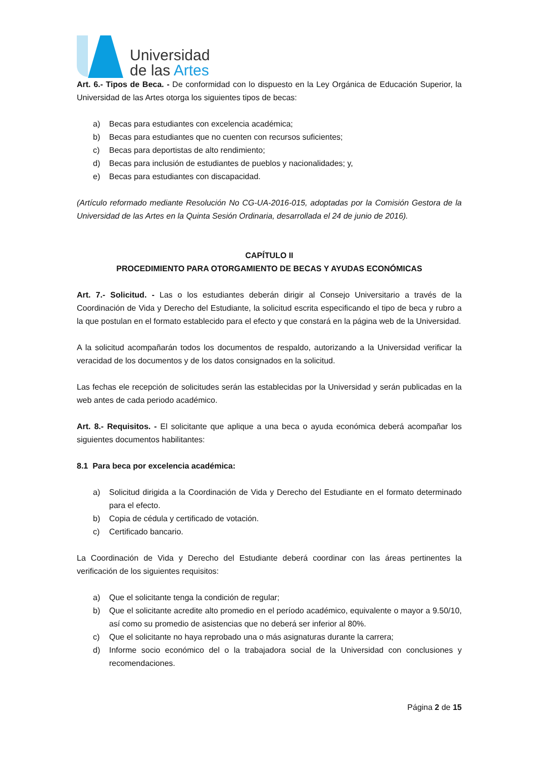Universidad
de las Artes
Art. 6.- Tipos de Beca. - De conformidad con lo dispuesto en la Ley Orgánica de Educación Superior, la Universidad de las Artes otorga los siguientes tipos de becas:
a) Becas para estudiantes con excelencia académica;
b) Becas para estudiantes que no cuenten con recursos suficientes;
c) Becas para deportistas de alto rendimiento;
d) Becas para inclusión de estudiantes de pueblos y nacionalidades; y,
e) Becas para estudiantes con discapacidad.
(Artículo reformado mediante Resolución No CG-UA-2016-015, adoptadas por la Comisión Gestora de la Universidad de las Artes en la Quinta Sesión Ordinaria, desarrollada el 24 de junio de 2016).
CAPÍTULO II
PROCEDIMIENTO PARA OTORGAMIENTO DE BECAS Y AYUDAS ECONÓMICAS
Art. 7.- Solicitud. - Las o los estudiantes deberán dirigir al Consejo Universitario a través de la Coordinación de Vida y Derecho del Estudiante, la solicitud escrita especificando el tipo de beca y rubro a la que postulan en el formato establecido para el efecto y que constará en la página web de la Universidad.
A la solicitud acompañarán todos los documentos de respaldo, autorizando a la Universidad verificar la veracidad de los documentos y de los datos consignados en la solicitud.
Las fechas ele recepción de solicitudes serán las establecidas por la Universidad y serán publicadas en la web antes de cada periodo académico.
Art. 8.- Requisitos. - El solicitante que aplique a una beca o ayuda económica deberá acompañar los siguientes documentos habilitantes:
8.1 Para beca por excelencia académica:
a) Solicitud dirigida a la Coordinación de Vida y Derecho del Estudiante en el formato determinado para el efecto.
b) Copia de cédula y certificado de votación.
c) Certificado bancario.
La Coordinación de Vida y Derecho del Estudiante deberá coordinar con las áreas pertinentes la verificación de los siguientes requisitos:
a) Que el solicitante tenga la condición de regular;
b) Que el solicitante acredite alto promedio en el período académico, equivalente o mayor a 9.50/10, así como su promedio de asistencias que no deberá ser inferior al 80%.
c) Que el solicitante no haya reprobado una o más asignaturas durante la carrera;
d) Informe socio económico del o la trabajadora social de la Universidad con conclusiones y recomendaciones.
Página 2 de 15